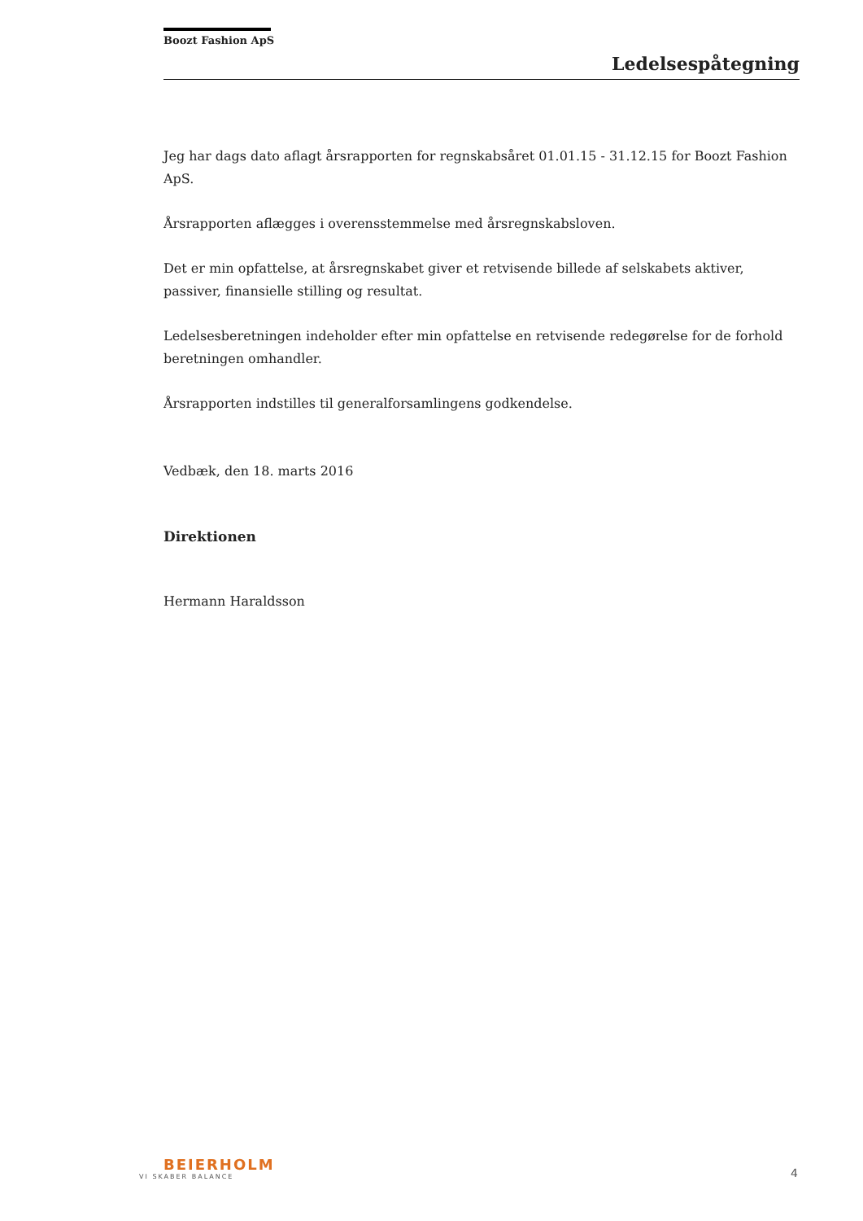Boozt Fashion ApS
Ledelsespåtegning
Jeg har dags dato aflagt årsrapporten for regnskabsåret 01.01.15 - 31.12.15 for Boozt Fashion ApS.
Årsrapporten aflægges i overensstemmelse med årsregnskabsloven.
Det er min opfattelse, at årsregnskabet giver et retvisende billede af selskabets aktiver, passiver, finansielle stilling og resultat.
Ledelsesberetningen indeholder efter min opfattelse en retvisende redegørelse for de forhold beretningen omhandler.
Årsrapporten indstilles til generalforsamlingens godkendelse.
Vedbæk, den 18. marts 2016
Direktionen
Hermann Haraldsson
BEIERHOLM
VI SKABER BALANCE 4